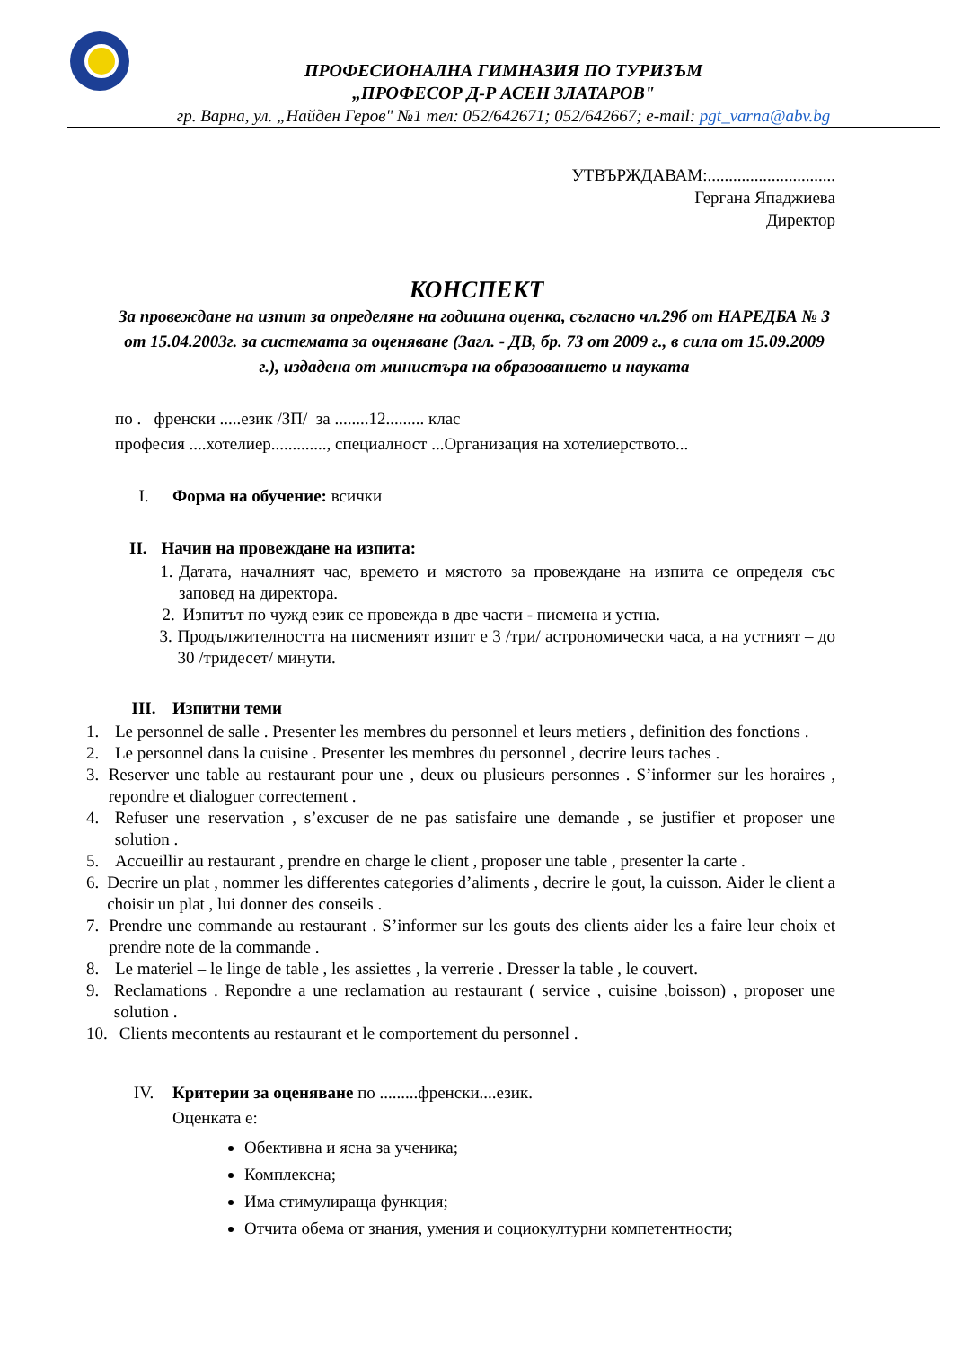ПРОФЕСИОНАЛНА ГИМНАЗИЯ ПО ТУРИЗЪМ
„ПРОФЕСОР Д-Р АСЕН ЗЛАТАРОВ"
гр. Варна, ул. „Найден Геров" №1 тел: 052/642671; 052/642667; e-mail: pgt_varna@abv.bg
УТВЪРЖДАВАМ:..............................
Гергана Япаджиева
Директор
КОНСПЕКТ
За провеждане на изпит за определяне на годишна оценка, съгласно чл.29б от НАРЕДБА № 3 от 15.04.2003г. за системата за оценяване (Загл. - ДВ, бр. 73 от 2009 г., в сила от 15.09.2009 г.), издадена от министъра на образованието и науката
по . френски .....език /ЗП/ за ........12......... клас
професия ....хотелиер............., специалност ...Организация на хотелиерството...
I. Форма на обучение: всички
II. Начин на провеждане на изпита:
1. Датата, началният час, времето и мястото за провеждане на изпита се определя със заповед на директора.
2. Изпитът по чужд език се провежда в две части - писмена и устна.
3. Продължителността на писменият изпит е 3 /три/ астрономически часа, а на устният – до 30 /тридесет/ минути.
III. Изпитни теми
1. Le personnel de salle . Presenter les membres du personnel et leurs metiers , definition des fonctions .
2. Le personnel dans la cuisine . Presenter les membres du personnel , decrire leurs taches .
3. Reserver une table au restaurant pour une , deux ou plusieurs personnes . S’informer sur les horaires , repondre et dialoguer correctement .
4. Refuser une reservation , s’excuser de ne pas satisfaire une demande , se justifier et proposer une solution .
5. Accueillir au restaurant , prendre en charge le client , proposer une table , presenter la carte .
6. Decrire un plat , nommer les differentes categories d’aliments , decrire le gout, la cuisson. Aider le client a choisir un plat , lui donner des conseils .
7. Prendre une commande au restaurant . S’informer sur les gouts des clients aider les a faire leur choix et prendre note de la commande .
8. Le materiel – le linge de table , les assiettes , la verrerie . Dresser la table , le couvert.
9. Reclamations . Repondre a une reclamation au restaurant ( service , cuisine ,boisson) , proposer une solution .
10. Clients mecontents au restaurant et le comportement du personnel .
IV. Критерии за оценяване по .........френски....език.
Оценката е:
Обективна и ясна за ученика;
Комплексна;
Има стимулираща функция;
Отчита обема от знания, умения и социокултурни компетентности;